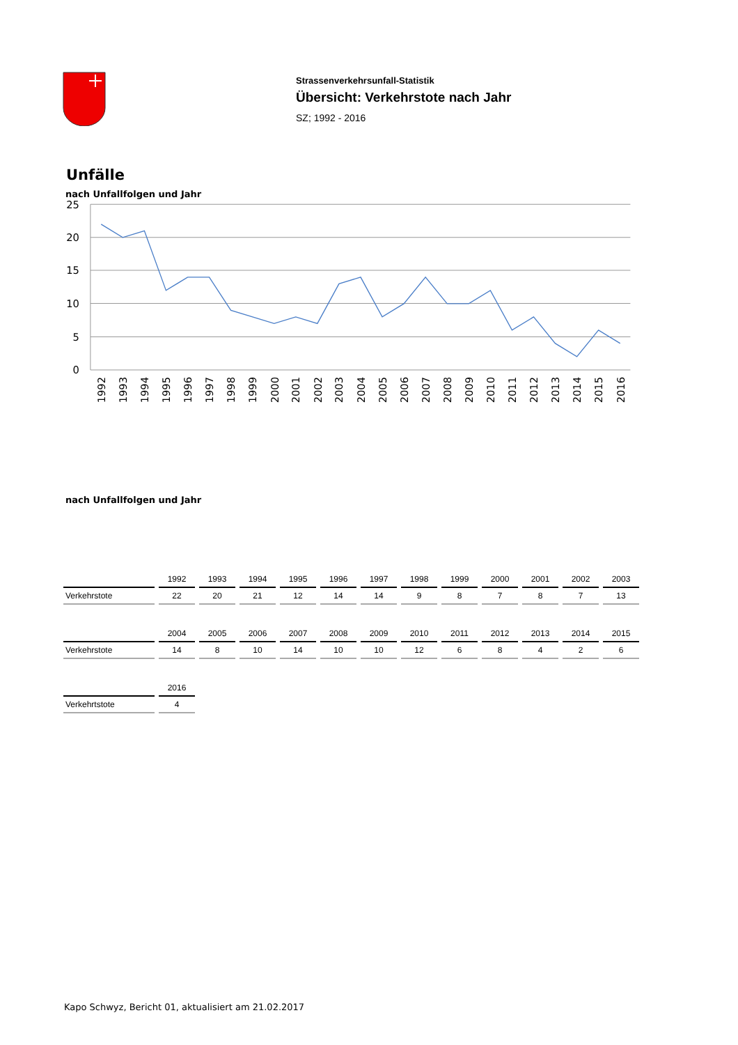Strassenverkehrsunfall-Statistik
Übersicht: Verkehrstote nach Jahr
SZ; 1992 - 2016
Unfälle
nach Unfallfolgen und Jahr
25
20
15
10
5
0
1992
1993
1994
1995
1996
1997
1998
1999
2000
2001
2002
2003
2004
2005
2006
2007
2008
2009
2010
2011
2012
2013
2014
2015
2016
nach Unfallfolgen und Jahr
| | 1992 | 1993 | 1994 | 1995 | 1996 | 1997 | 1998 | 1999 | 2000 | 2001 | 2002 | 2003 |
| --- | --- | --- | --- | --- | --- | --- | --- | --- | --- | --- | --- | --- |
| Verkehrstote | 22 | 20 | 21 | 12 | 14 | 14 | 9 | 8 | 7 | 8 | 7 | 13 |
| | 2004 | 2005 | 2006 | 2007 | 2008 | 2009 | 2010 | 2011 | 2012 | 2013 | 2014 | 2015 |
| --- | --- | --- | --- | --- | --- | --- | --- | --- | --- | --- | --- | --- |
| Verkehrstote | 14 | 8 | 10 | 14 | 10 | 10 | 12 | 6 | 8 | 4 | 2 | 6 |
| | 2016 |
| --- | --- |
| Verkehrtstote | 4 |
Kapo Schwyz, Bericht 01, aktualisiert am 21.02.2017